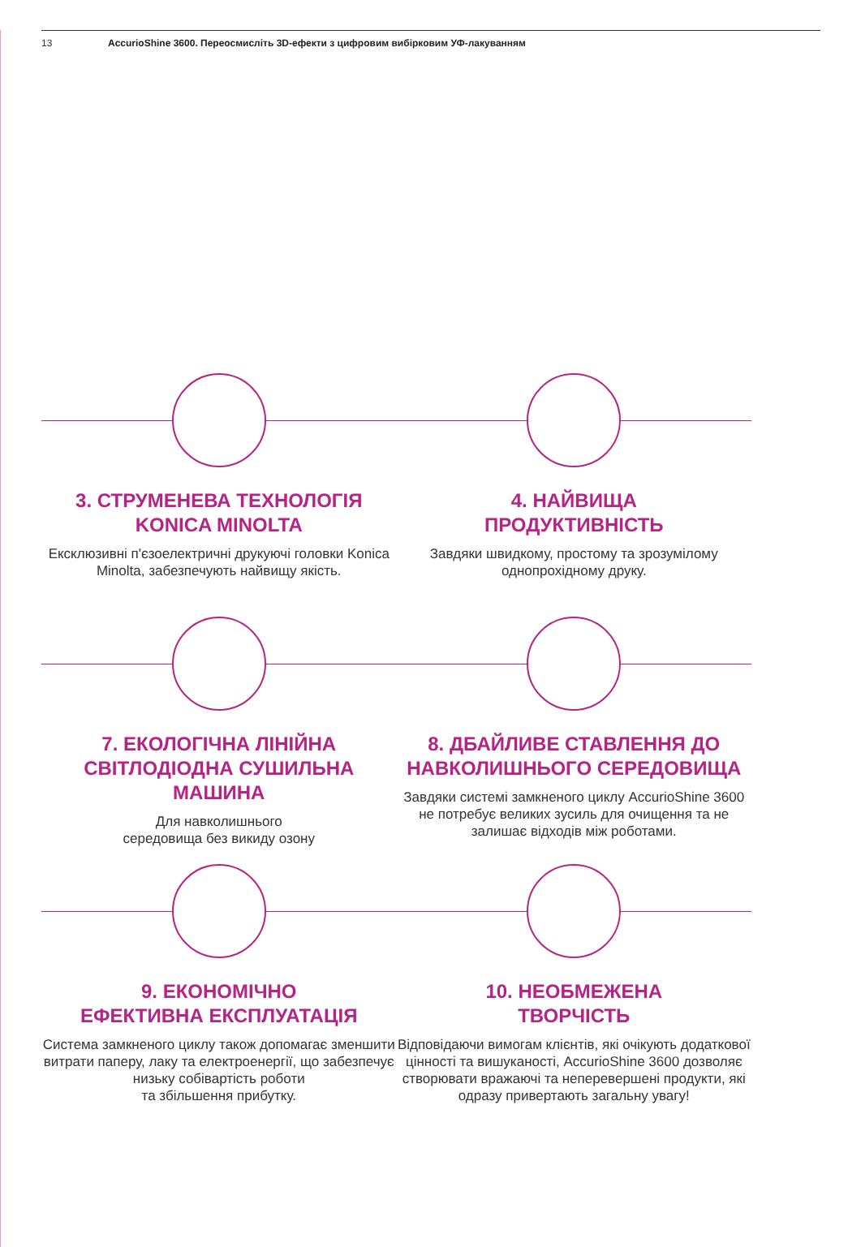13 AccurioShine 3600. Переосмисліть 3D-ефекти з цифровим вибірковим УФ-лакуванням
3. СТРУМЕНЕВА ТЕХНОЛОГІЯ KONICA MINOLTA
Ексклюзивні п'єзоелектричні друкуючі головки Konica Minolta, забезпечують найвищу якість.
4. НАЙВИЩА
ПРОДУКТИВНІСТЬ
Завдяки швидкому, простому та зрозумілому однопрохідному друку.
7. ЕКОЛОГІЧНА ЛІНІЙНА СВІТЛОДІОДНА СУШИЛЬНА МАШИНА
Для навколишнього
середовища без викиду озону
8. ДБАЙЛИВЕ СТАВЛЕННЯ ДО НАВКОЛИШНЬОГО СЕРЕДОВИЩА
Завдяки системі замкненого циклу AccurioShine 3600 не потребує великих зусиль для очищення та не залишає відходів між роботами.
9. ЕКОНОМІЧНО
ЕФЕКТИВНА ЕКСПЛУАТАЦІЯ
Система замкненого циклу також допомагає зменшити витрати паперу, лаку та електроенергії, що забезпечує низьку собівартість роботи
та збільшення прибутку.
10. НЕОБМЕЖЕНА
ТВОРЧІСТЬ
Відповідаючи вимогам клієнтів, які очікують додаткової цінності та вишуканості, AccurioShine 3600 дозволяє створювати вражаючі та неперевершені продукти, які одразу привертають загальну увагу!